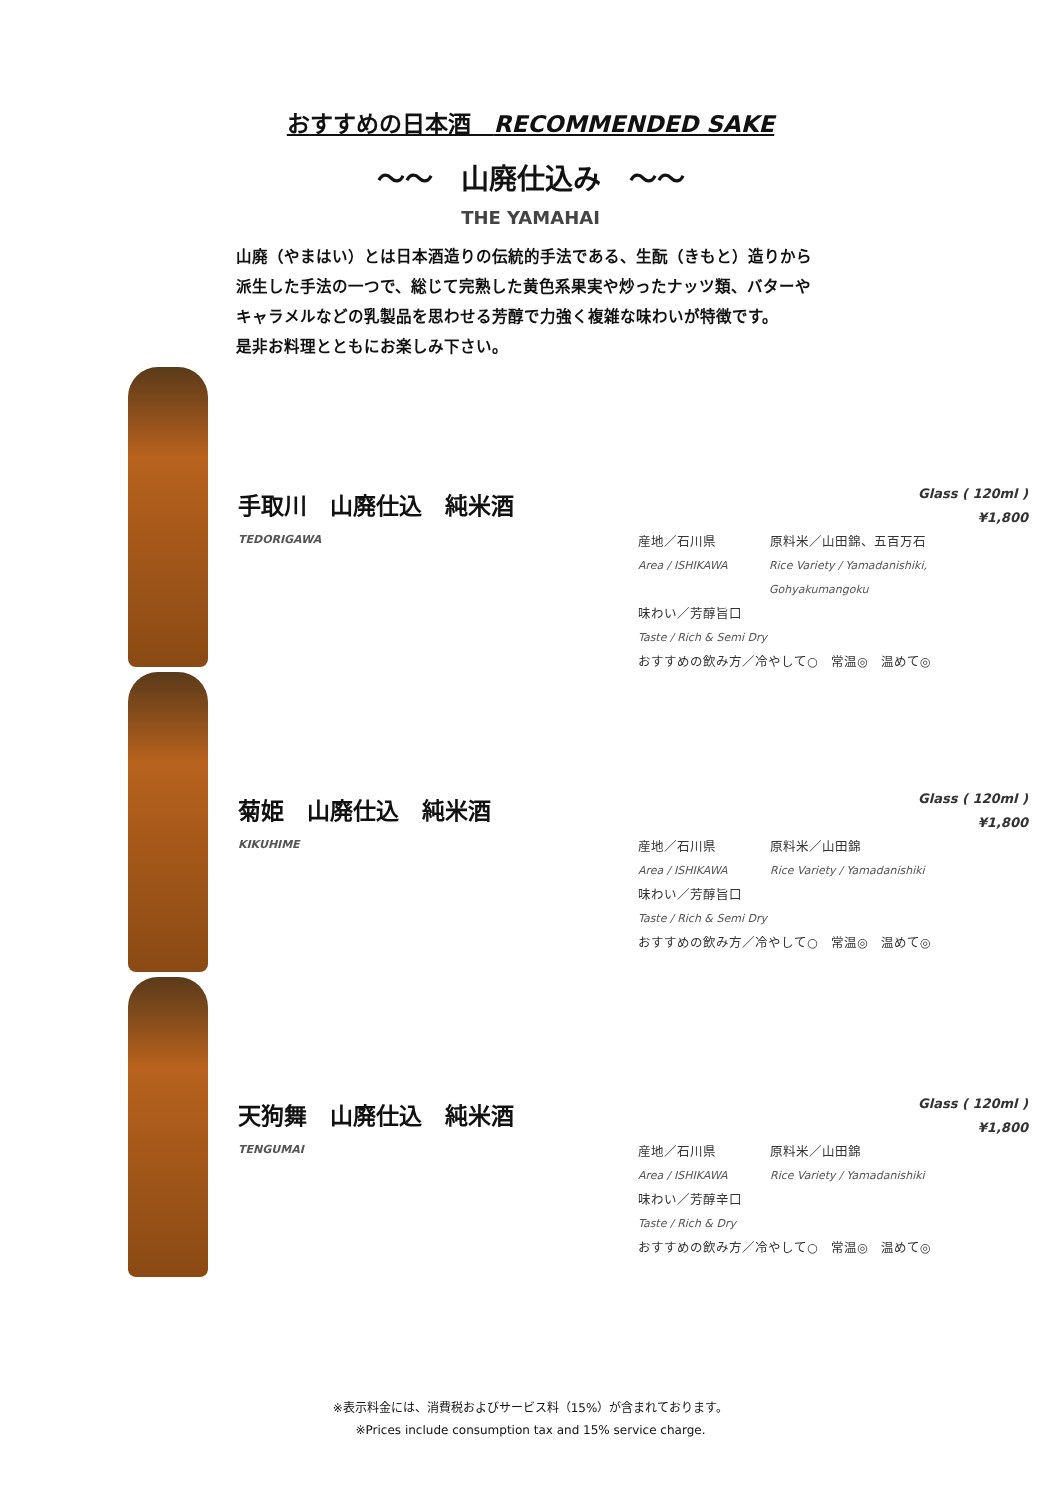おすすめの日本酒　RECOMMENDED SAKE
～～　山廃仕込み　～～
THE YAMAHAI
山廃（やまはい）とは日本酒造りの伝統的手法である、生酛（きもと）造りから
派生した手法の一つで、総じて完熟した黄色系果実や炒ったナッツ類、バターや
キャラメルなどの乳製品を思わせる芳醇で力強く複雑な味わいが特徴です。
是非お料理とともにお楽しみ下さい。
手取川　山廃仕込　純米酒
TEDORIGAWA
Glass ( 120ml )
¥1,800
産地／石川県 原料米／山田錦、五百万石
Area / ISHIKAWA Rice Variety / Yamadanishiki, Gohyakumangoku
味わい／芳醇旨口
Taste / Rich & Semi Dry
おすすめの飲み方／冷やして○　常温◎　温めて◎
菊姫　山廃仕込　純米酒
KIKUHIME
Glass ( 120ml )
¥1,800
産地／石川県 原料米／山田錦
Area / ISHIKAWA Rice Variety / Yamadanishiki
味わい／芳醇旨口
Taste / Rich & Semi Dry
おすすめの飲み方／冷やして○　常温◎　温めて◎
天狗舞　山廃仕込　純米酒
TENGUMAI
Glass ( 120ml )
¥1,800
産地／石川県 原料米／山田錦
Area / ISHIKAWA Rice Variety / Yamadanishiki
味わい／芳醇辛口
Taste / Rich & Dry
おすすめの飲み方／冷やして○　常温◎　温めて◎
※表示料金には、消費税およびサービス料（15%）が含まれております。
※Prices include consumption tax and 15% service charge.